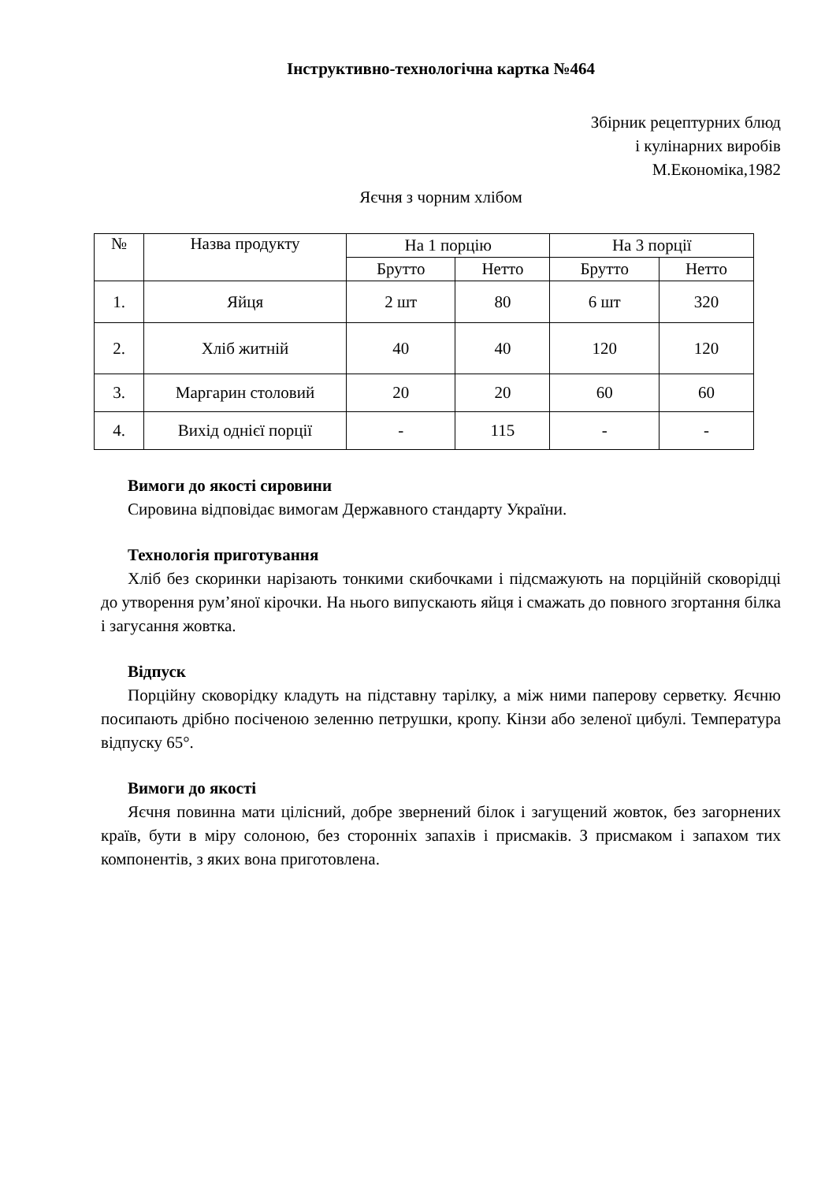Інструктивно-технологічна картка №464
Збірник рецептурних блюд
і кулінарних виробів
М.Економіка,1982
Яєчня з чорним хлібом
| № | Назва продукту | На 1 порцію | | На 3 порції | |
| --- | --- | --- | --- | --- | --- |
| | | Брутто | Нетто | Брутто | Нетто |
| 1. | Яйця | 2 шт | 80 | 6 шт | 320 |
| 2. | Хліб житній | 40 | 40 | 120 | 120 |
| 3. | Маргарин столовий | 20 | 20 | 60 | 60 |
| 4. | Вихід однієї порції | - | 115 | - | - |
Вимоги до якості сировини
Сировина відповідає вимогам Державного стандарту України.
Технологія приготування
Хліб без скоринки нарізають тонкими скибочками і підсмажують на порційній сковорідці до утворення рум’яної кірочки. На нього випускають яйця і смажать до повного згортання білка і загусання жовтка.
Відпуск
Порційну сковорідку кладуть на підставну тарілку, а між ними паперову серветку. Яєчню посипають дрібно посіченою зеленню петрушки, кропу. Кінзи або зеленої цибулі. Температура відпуску 65°.
Вимоги до якості
Яєчня повинна мати цілісний, добре звернений білок і загущений жовток, без загорнених країв, бути в міру солоною, без сторонніх запахів і присмаків. З присмаком і запахом тих компонентів, з яких вона приготовлена.